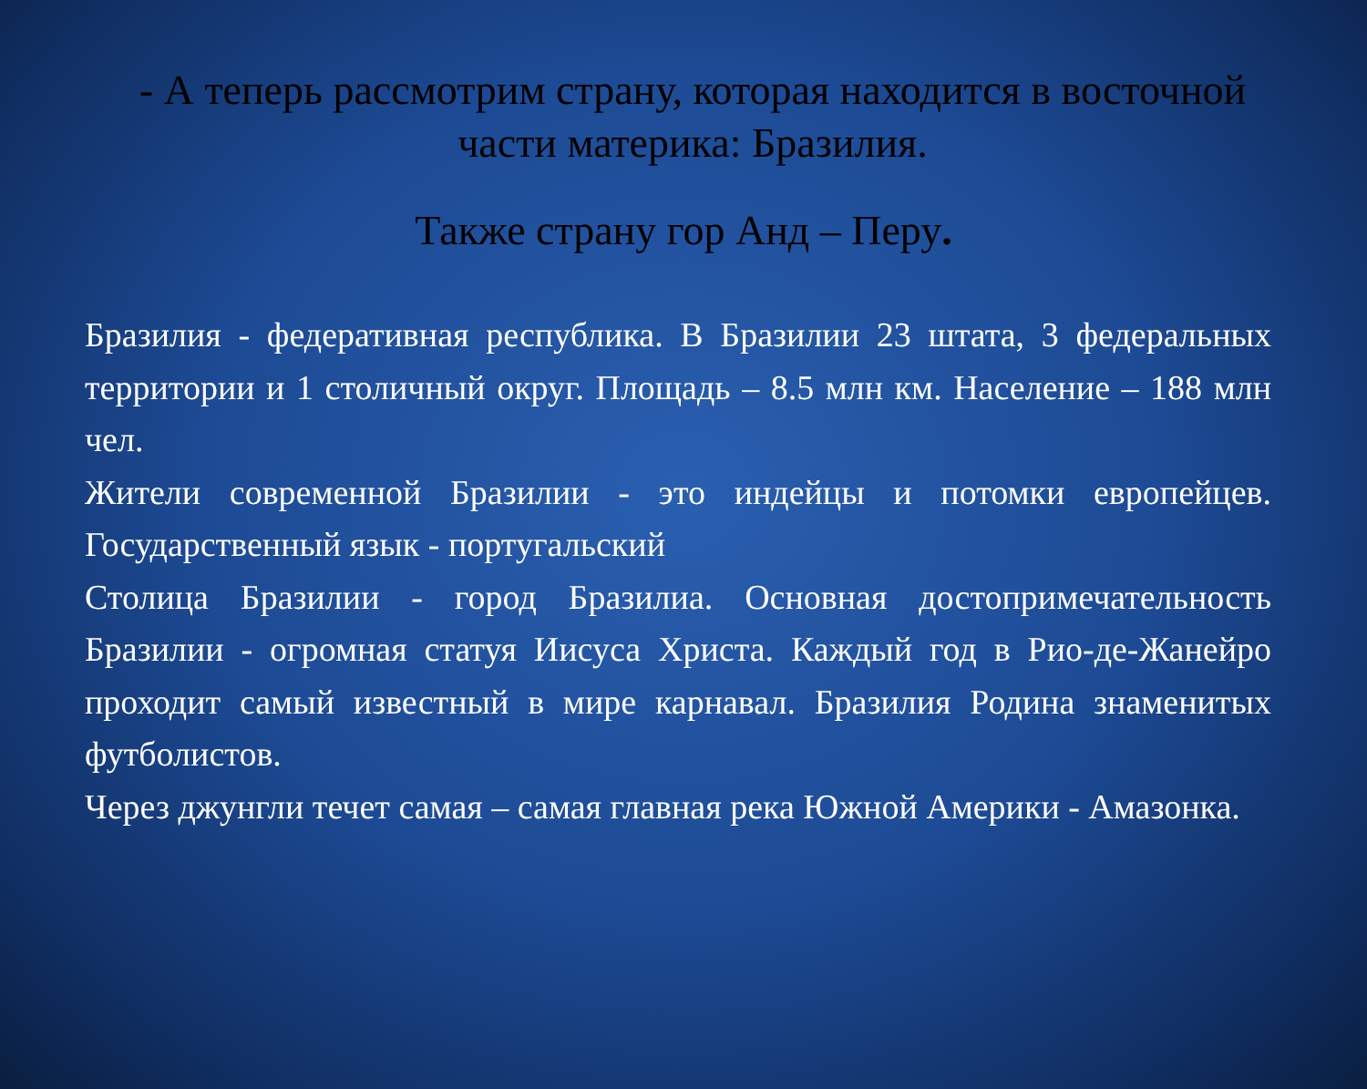- А теперь рассмотрим страну, которая находится в восточной части материка: Бразилия.
Также страну гор Анд – Перу.
Бразилия - федеративная республика. В Бразилии 23 штата, 3 федеральных территории и 1 столичный округ. Площадь – 8.5 млн км. Население – 188 млн чел.
Жители современной Бразилии - это индейцы и потомки европейцев. Государственный язык - португальский
Столица Бразилии - город Бразилиа. Основная достопримечательность Бразилии - огромная статуя Иисуса Христа. Каждый год в Рио-де-Жанейро проходит самый известный в мире карнавал. Бразилия Родина знаменитых футболистов.
Через джунгли течет самая – самая главная река Южной Америки - Амазонка.